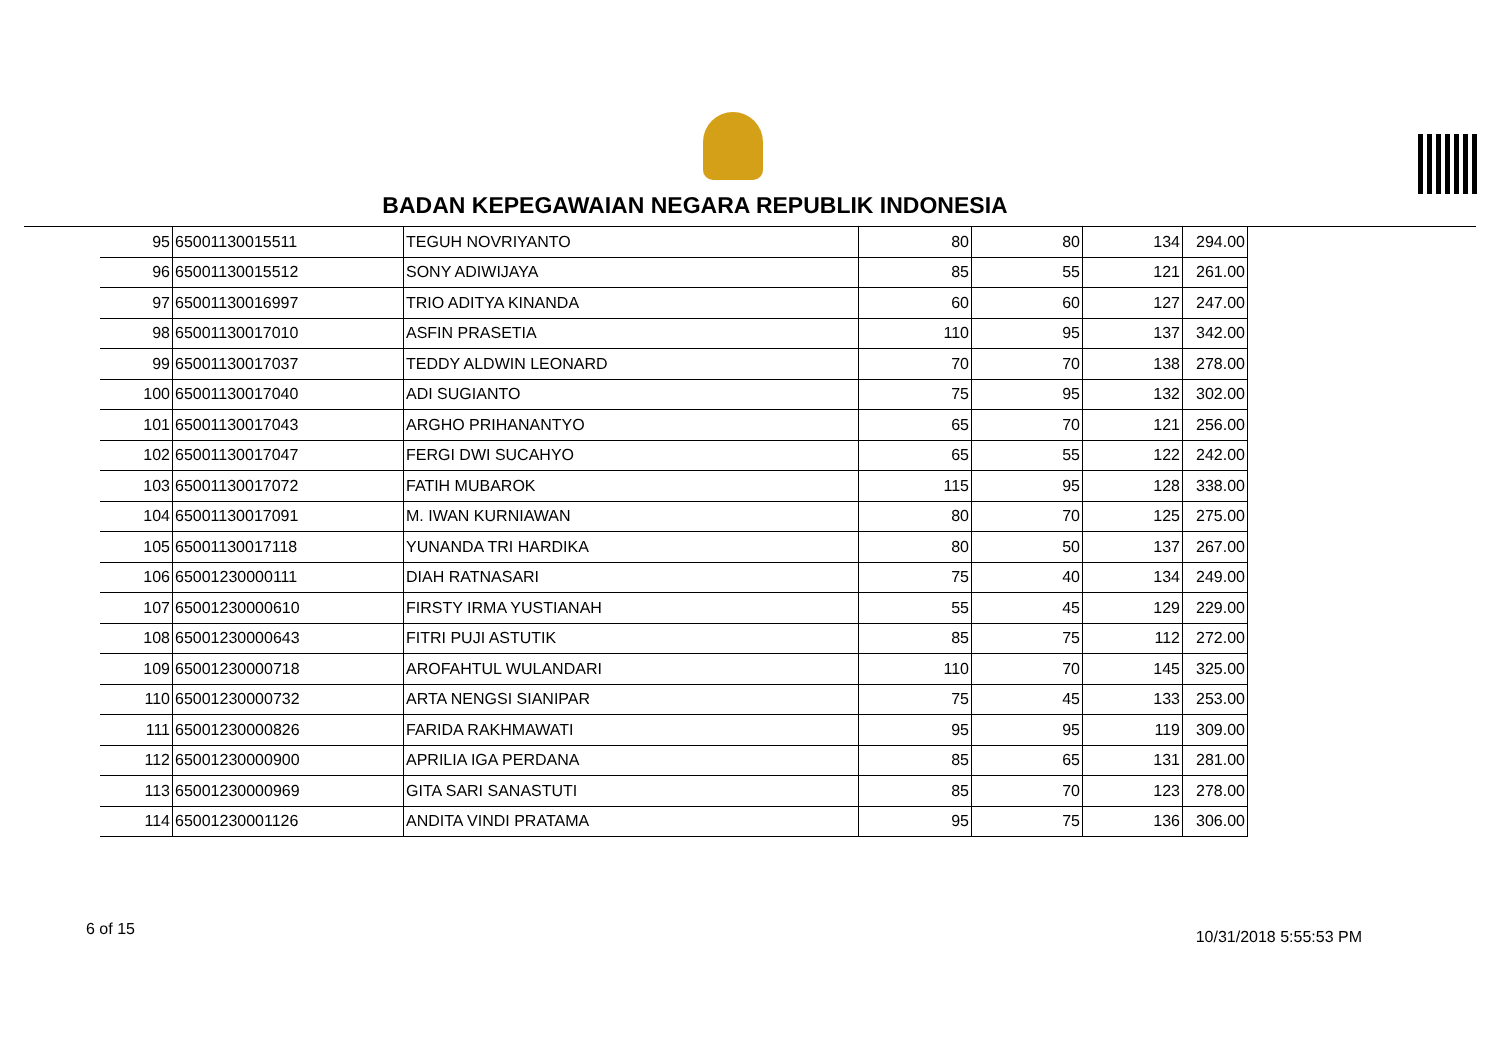BADAN KEPEGAWAIAN NEGARA REPUBLIK INDONESIA
| 95 | 65001130015511 | TEGUH NOVRIYANTO | 80 | 80 | 134 | 294.00 |
| 96 | 65001130015512 | SONY ADIWIJAYA | 85 | 55 | 121 | 261.00 |
| 97 | 65001130016997 | TRIO ADITYA KINANDA | 60 | 60 | 127 | 247.00 |
| 98 | 65001130017010 | ASFIN PRASETIA | 110 | 95 | 137 | 342.00 |
| 99 | 65001130017037 | TEDDY ALDWIN LEONARD | 70 | 70 | 138 | 278.00 |
| 100 | 65001130017040 | ADI SUGIANTO | 75 | 95 | 132 | 302.00 |
| 101 | 65001130017043 | ARGHO PRIHANANTYO | 65 | 70 | 121 | 256.00 |
| 102 | 65001130017047 | FERGI DWI SUCAHYO | 65 | 55 | 122 | 242.00 |
| 103 | 65001130017072 | FATIH MUBAROK | 115 | 95 | 128 | 338.00 |
| 104 | 65001130017091 | M. IWAN KURNIAWAN | 80 | 70 | 125 | 275.00 |
| 105 | 65001130017118 | YUNANDA TRI HARDIKA | 80 | 50 | 137 | 267.00 |
| 106 | 65001230000111 | DIAH RATNASARI | 75 | 40 | 134 | 249.00 |
| 107 | 65001230000610 | FIRSTY IRMA YUSTIANAH | 55 | 45 | 129 | 229.00 |
| 108 | 65001230000643 | FITRI PUJI ASTUTIK | 85 | 75 | 112 | 272.00 |
| 109 | 65001230000718 | AROFAHTUL WULANDARI | 110 | 70 | 145 | 325.00 |
| 110 | 65001230000732 | ARTA NENGSI SIANIPAR | 75 | 45 | 133 | 253.00 |
| 111 | 65001230000826 | FARIDA RAKHMAWATI | 95 | 95 | 119 | 309.00 |
| 112 | 65001230000900 | APRILIA IGA PERDANA | 85 | 65 | 131 | 281.00 |
| 113 | 65001230000969 | GITA SARI SANASTUTI | 85 | 70 | 123 | 278.00 |
| 114 | 65001230001126 | ANDITA VINDI PRATAMA | 95 | 75 | 136 | 306.00 |
6 of 15 10/31/2018 5:55:53 PM